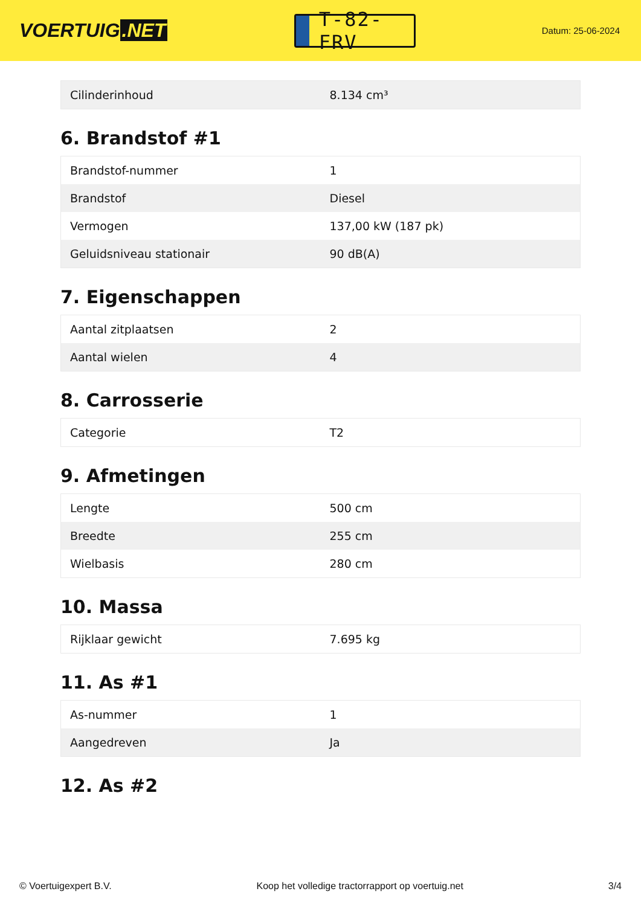VOERTUIG.NET
T-82-FRV
Datum: 25-06-2024
| Cilinderinhoud | 8.134 cm³ |
6. Brandstof #1
| Brandstof-nummer | 1 |
| Brandstof | Diesel |
| Vermogen | 137,00 kW (187 pk) |
| Geluidsniveau stationair | 90 dB(A) |
7. Eigenschappen
| Aantal zitplaatsen | 2 |
| Aantal wielen | 4 |
8. Carrosserie
| Categorie | T2 |
9. Afmetingen
| Lengte | 500 cm |
| Breedte | 255 cm |
| Wielbasis | 280 cm |
10. Massa
| Rijklaar gewicht | 7.695 kg |
11. As #1
| As-nummer | 1 |
| Aangedreven | Ja |
12. As #2
© Voertuigexpert B.V. Koop het volledige tractorrapport op voertuig.net 3/4